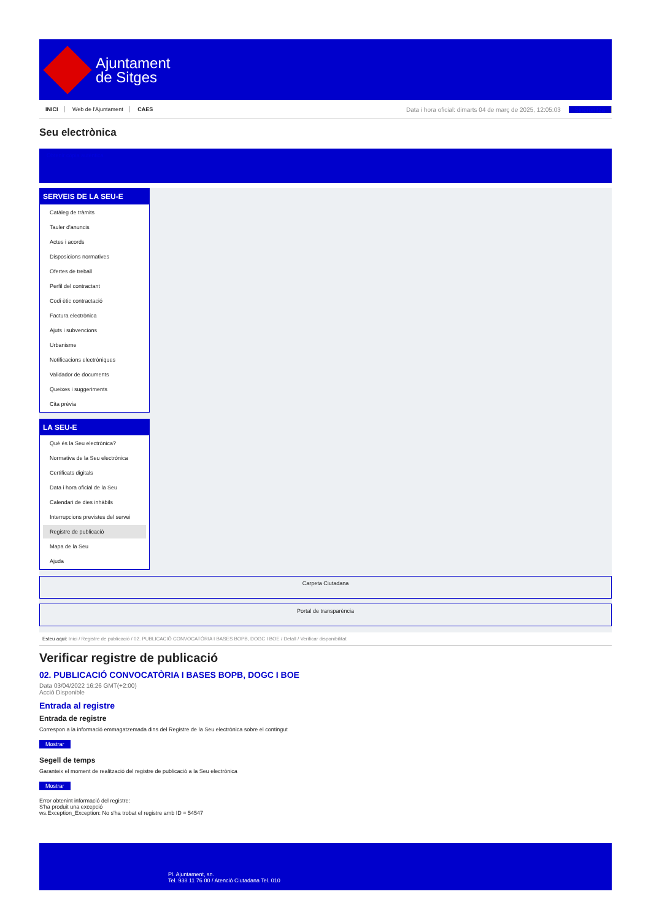Ajuntament
de Sitges
INICI Web de l'Ajuntament CAES
Data i hora oficial: dimarts 04 de març de 2025, 12:05:03 Sincronitza
Seu electrònica
Obtenir còpia autèntica
SERVEIS DE LA SEU-E
Catàleg de tràmits
Tauler d'anuncis
Actes i acords
Disposicions normatives
Ofertes de treball
Perfil del contractant
Codi ètic contractació
Factura electrònica
Ajuts i subvencions
Urbanisme
Notificacions electròniques
Validador de documents
Queixes i suggeriments
Cita prèvia
LA SEU-E
Què és la Seu electrònica?
Normativa de la Seu electrònica
Certificats digitals
Data i hora oficial de la Seu
Calendari de dies inhàbils
Interrupcions previstes del servei
Registre de publicació
Mapa de la Seu
Ajuda
Carpeta Ciutadana
Portal de transparència
Esteu aquí: Inici / Registre de publicació / 02. PUBLICACIÓ CONVOCATÒRIA I BASES BOPB, DOGC I BOE / Detall / Verificar disponibilitat
Verificar registre de publicació
02. PUBLICACIÓ CONVOCATÒRIA I BASES BOPB, DOGC I BOE
Data 03/04/2022 16:26 GMT(+2:00)
Acció Disponible
Entrada al registre
Entrada de registre
Correspon a la informació emmagatzemada dins del Registre de la Seu electrònica sobre el contingut
Mostrar
Segell de temps
Garanteix el moment de realització del registre de publicació a la Seu electrònica
Mostrar
Error obtenint informació del registre:
S'ha produit una excepció
ws.Exception_Exception: No s'ha trobat el registre amb ID = 54547
Pl. Ajuntament, sn.
Tel. 938 11 76 00 / Atenció Ciutadana Tel. 010